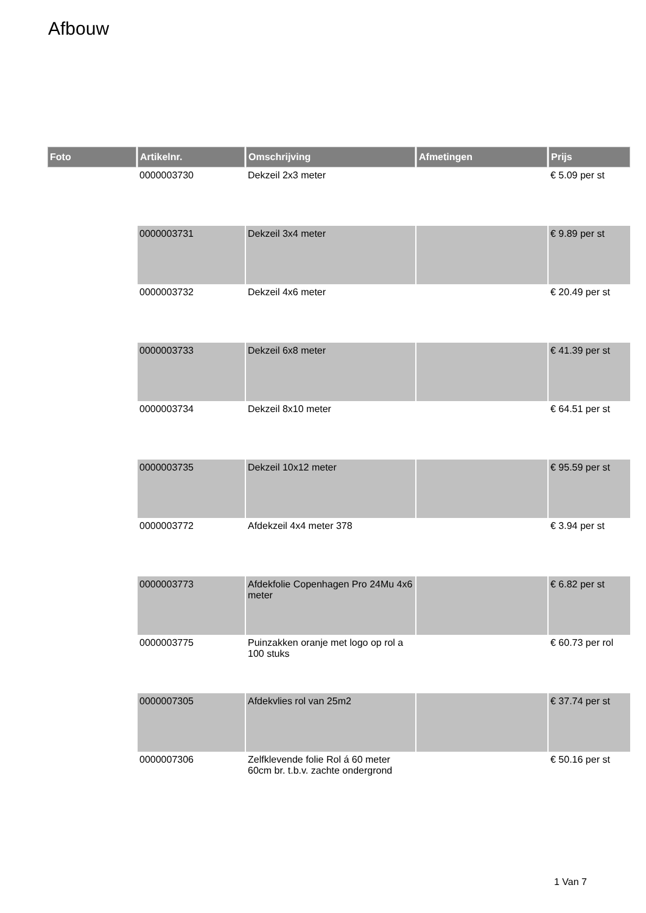Afbouw
| Foto | Artikelnr. | Omschrijving | Afmetingen | Prijs |
| --- | --- | --- | --- | --- |
| | 0000003730 | Dekzeil 2x3 meter | | € 5.09 per st |
| | 0000003731 | Dekzeil 3x4 meter | | € 9.89 per st |
| | 0000003732 | Dekzeil 4x6 meter | | € 20.49 per st |
| | 0000003733 | Dekzeil 6x8 meter | | € 41.39 per st |
| | 0000003734 | Dekzeil 8x10 meter | | € 64.51 per st |
| | 0000003735 | Dekzeil 10x12 meter | | € 95.59 per st |
| | 0000003772 | Afdekzeil 4x4 meter 378 | | € 3.94 per st |
| | 0000003773 | Afdekfolie Copenhagen Pro 24Mu 4x6 meter | | € 6.82 per st |
| | 0000003775 | Puinzakken oranje met logo op rol a 100 stuks | | € 60.73 per rol |
| | 0000007305 | Afdekvlies rol van 25m2 | | € 37.74 per st |
| | 0000007306 | Zelfklevende folie Rol á 60 meter 60cm br. t.b.v. zachte ondergrond | | € 50.16 per st |
1 Van 7